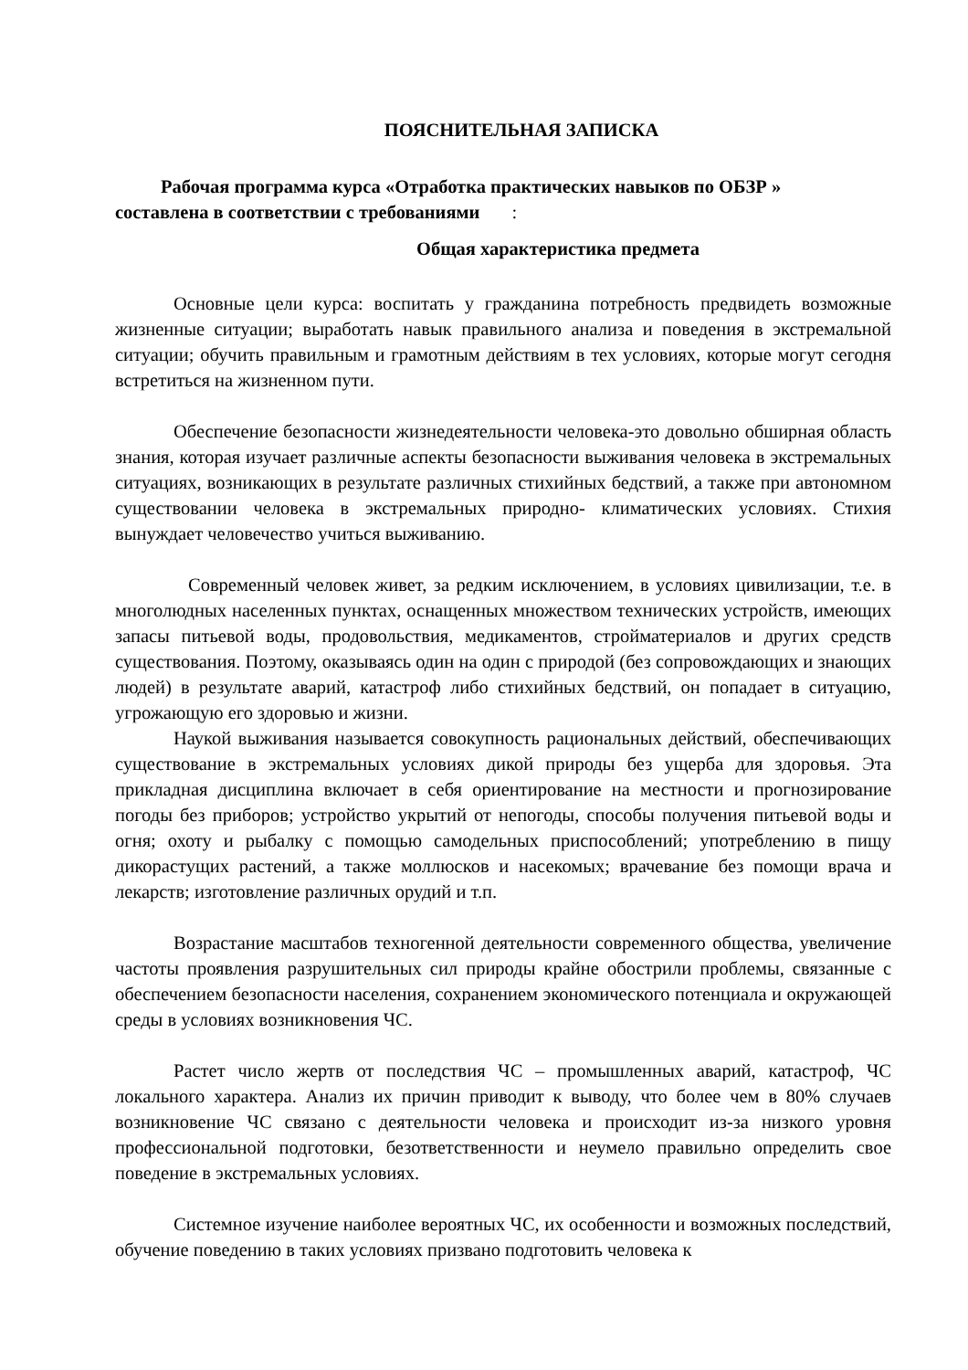ПОЯСНИТЕЛЬНАЯ ЗАПИСКА
Рабочая программа курса «Отработка практических навыков по ОБЗР »
составлена в соответствии с требованиями :
Общая характеристика предмета
Основные цели курса: воспитать у гражданина потребность предвидеть возможные жизненные ситуации; выработать навык правильного анализа и поведения в экстремальной ситуации; обучить правильным и грамотным действиям в тех условиях, которые могут сегодня встретиться на жизненном пути.
Обеспечение безопасности жизнедеятельности человека-это довольно обширная область знания, которая изучает различные аспекты безопасности выживания человека в экстремальных ситуациях, возникающих в результате различных стихийных бедствий, а также при автономном существовании человека в экстремальных природно- климатических условиях. Стихия вынуждает человечество учиться выживанию.
Современный человек живет, за редким исключением, в условиях цивилизации, т.е. в многолюдных населенных пунктах, оснащенных множеством технических устройств, имеющих запасы питьевой воды, продовольствия, медикаментов, стройматериалов и других средств существования. Поэтому, оказываясь один на один с природой (без сопровождающих и знающих людей) в результате аварий, катастроф либо стихийных бедствий, он попадает в ситуацию, угрожающую его здоровью и жизни.
Наукой выживания называется совокупность рациональных действий, обеспечивающих существование в экстремальных условиях дикой природы без ущерба для здоровья. Эта прикладная дисциплина включает в себя ориентирование на местности и прогнозирование погоды без приборов; устройство укрытий от непогоды, способы получения питьевой воды и огня; охоту и рыбалку с помощью самодельных приспособлений; употреблению в пищу дикорастущих растений, а также моллюсков и насекомых; врачевание без помощи врача и лекарств; изготовление различных орудий и т.п.
Возрастание масштабов техногенной деятельности современного общества, увеличение частоты проявления разрушительных сил природы крайне обострили проблемы, связанные с обеспечением безопасности населения, сохранением экономического потенциала и окружающей среды в условиях возникновения ЧС.
Растет число жертв от последствия ЧС – промышленных аварий, катастроф, ЧС локального характера. Анализ их причин приводит к выводу, что более чем в 80% случаев возникновение ЧС связано с деятельности человека и происходит из-за низкого уровня профессиональной подготовки, безответственности и неумело правильно определить свое поведение в экстремальных условиях.
Системное изучение наиболее вероятных ЧС, их особенности и возможных последствий, обучение поведению в таких условиях призвано подготовить человека к